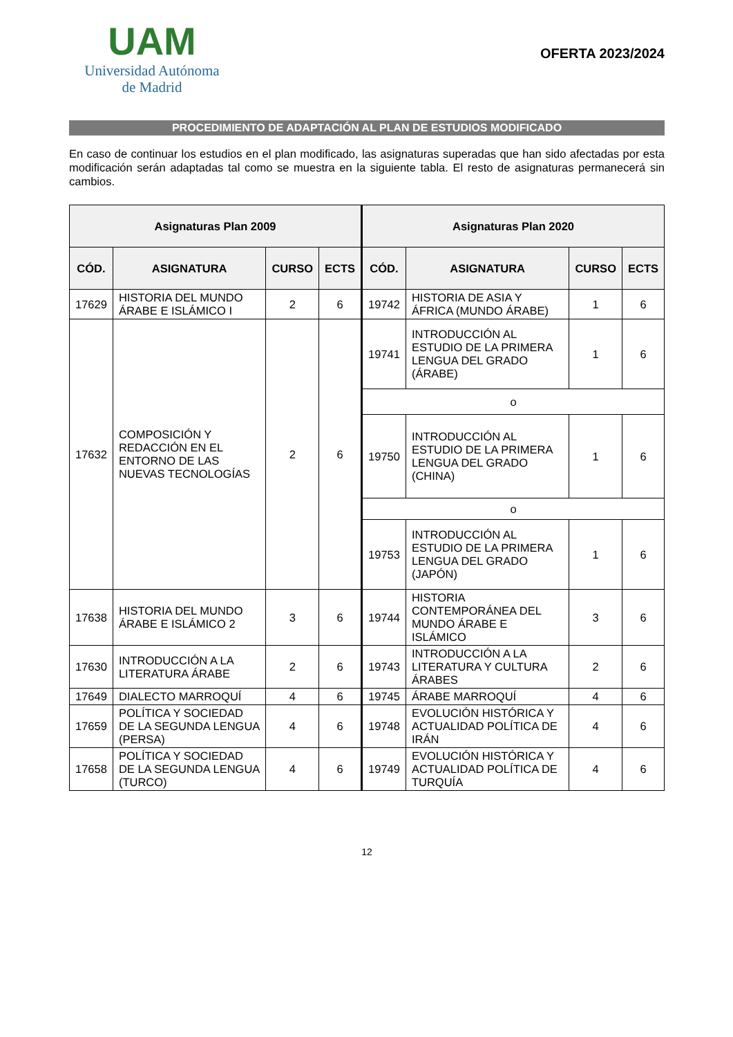UAM
Universidad Autónoma
de Madrid
OFERTA 2023/2024
PROCEDIMIENTO DE ADAPTACIÓN AL PLAN DE ESTUDIOS MODIFICADO
En caso de continuar los estudios en el plan modificado, las asignaturas superadas que han sido afectadas por esta modificación serán adaptadas tal como se muestra en la siguiente tabla. El resto de asignaturas permanecerá sin cambios.
| Asignaturas Plan 2009 | | | | Asignaturas Plan 2020 | | | |
| --- | --- | --- | --- | --- | --- | --- | --- |
| CÓD. | ASIGNATURA | CURSO | ECTS | CÓD. | ASIGNATURA | CURSO | ECTS |
| 17629 | HISTORIA DEL MUNDO ÁRABE E ISLÁMICO I | 2 | 6 | 19742 | HISTORIA DE ASIA Y ÁFRICA (MUNDO ÁRABE) | 1 | 6 |
| 17632 | COMPOSICIÓN Y REDACCIÓN EN EL ENTORNO DE LAS NUEVAS TECNOLOGÍAS | 2 | 6 | 19741 | INTRODUCCIÓN AL ESTUDIO DE LA PRIMERA LENGUA DEL GRADO (ÁRABE) | 1 | 6 |
| | | | | o | | | |
| | | | | 19750 | INTRODUCCIÓN AL ESTUDIO DE LA PRIMERA LENGUA DEL GRADO (CHINA) | 1 | 6 |
| | | | | o | | | |
| | | | | 19753 | INTRODUCCIÓN AL ESTUDIO DE LA PRIMERA LENGUA DEL GRADO (JAPÓN) | 1 | 6 |
| 17638 | HISTORIA DEL MUNDO ÁRABE E ISLÁMICO 2 | 3 | 6 | 19744 | HISTORIA CONTEMPORÁNEA DEL MUNDO ÁRABE E ISLÁMICO | 3 | 6 |
| 17630 | INTRODUCCIÓN A LA LITERATURA ÁRABE | 2 | 6 | 19743 | INTRODUCCIÓN A LA LITERATURA Y CULTURA ÁRABES | 2 | 6 |
| 17649 | DIALECTO MARROQUÍ | 4 | 6 | 19745 | ÁRABE MARROQUÍ | 4 | 6 |
| 17659 | POLÍTICA Y SOCIEDAD DE LA SEGUNDA LENGUA (PERSA) | 4 | 6 | 19748 | EVOLUCIÓN HISTÓRICA Y ACTUALIDAD POLÍTICA DE IRÁN | 4 | 6 |
| 17658 | POLÍTICA Y SOCIEDAD DE LA SEGUNDA LENGUA (TURCO) | 4 | 6 | 19749 | EVOLUCIÓN HISTÓRICA Y ACTUALIDAD POLÍTICA DE TURQUÍA | 4 | 6 |
12